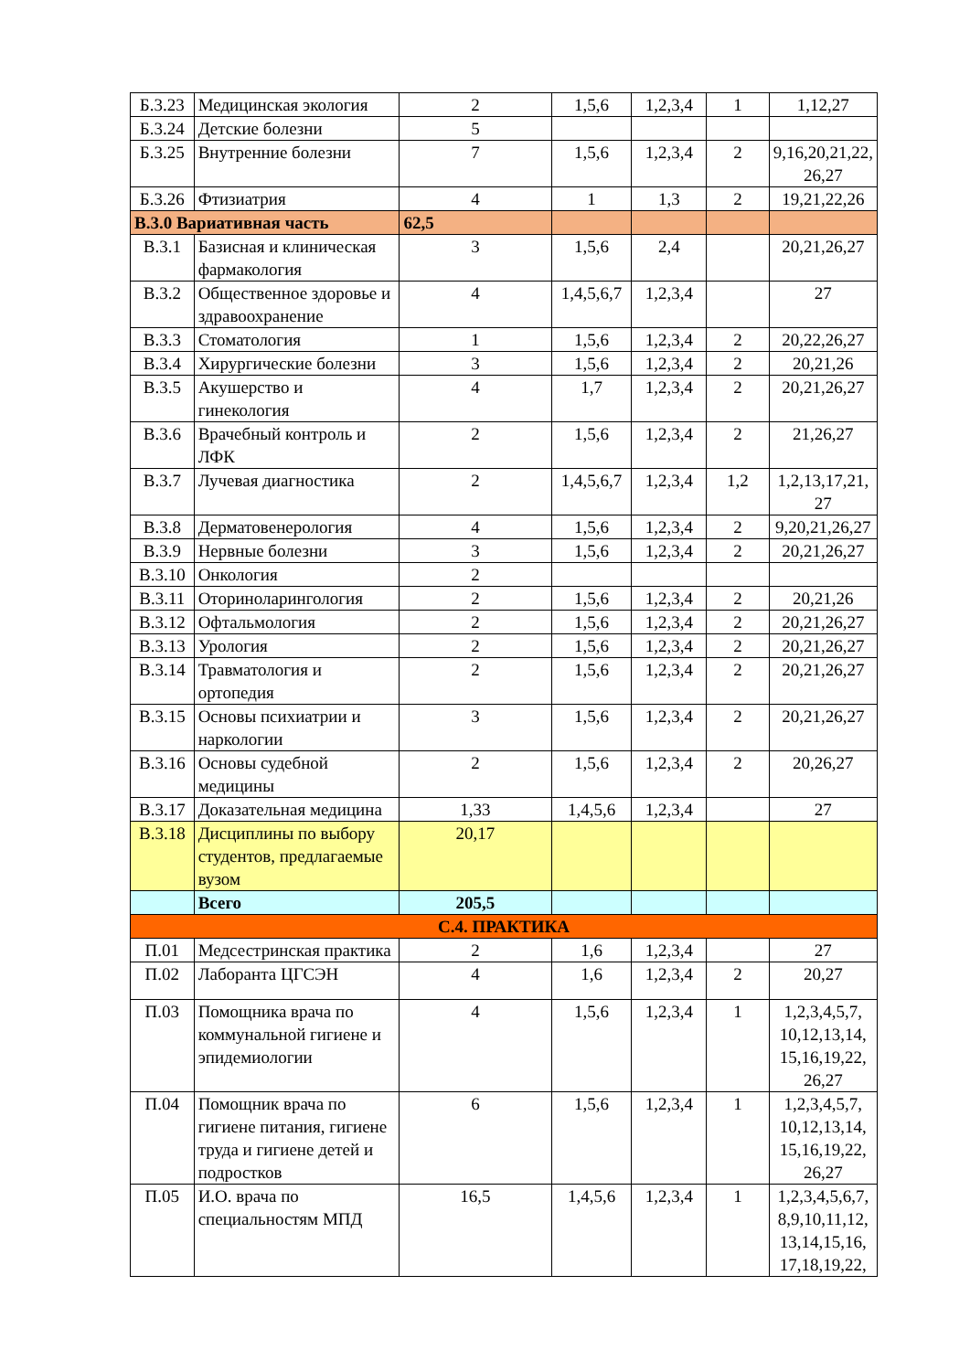| Б.3.23 | Медицинская экология | 2 | 1,5,6 | 1,2,3,4 | 1 | 1,12,27 |
| Б.3.24 | Детские болезни | 5 | | | | |
| Б.3.25 | Внутренние болезни | 7 | 1,5,6 | 1,2,3,4 | 2 | 9,16,20,21,22, 26,27 |
| Б.3.26 | Фтизиатрия | 4 | 1 | 1,3 | 2 | 19,21,22,26 |
| В.3.0 Вариативная часть | | 62,5 | | | | |
| В.3.1 | Базисная и клиническая фармакология | 3 | 1,5,6 | 2,4 | | 20,21,26,27 |
| В.3.2 | Общественное здоровье и здравоохранение | 4 | 1,4,5,6,7 | 1,2,3,4 | | 27 |
| В.3.3 | Стоматология | 1 | 1,5,6 | 1,2,3,4 | 2 | 20,22,26,27 |
| В.3.4 | Хирургические болезни | 3 | 1,5,6 | 1,2,3,4 | 2 | 20,21,26 |
| В.3.5 | Акушерство и гинекология | 4 | 1,7 | 1,2,3,4 | 2 | 20,21,26,27 |
| В.3.6 | Врачебный контроль и ЛФК | 2 | 1,5,6 | 1,2,3,4 | 2 | 21,26,27 |
| В.3.7 | Лучевая диагностика | 2 | 1,4,5,6,7 | 1,2,3,4 | 1,2 | 1,2,13,17,21, 27 |
| В.3.8 | Дерматовенерология | 4 | 1,5,6 | 1,2,3,4 | 2 | 9,20,21,26,27 |
| В.3.9 | Нервные болезни | 3 | 1,5,6 | 1,2,3,4 | 2 | 20,21,26,27 |
| В.3.10 | Онкология | 2 | | | | |
| В.3.11 | Оториноларингология | 2 | 1,5,6 | 1,2,3,4 | 2 | 20,21,26 |
| В.3.12 | Офтальмология | 2 | 1,5,6 | 1,2,3,4 | 2 | 20,21,26,27 |
| В.3.13 | Урология | 2 | 1,5,6 | 1,2,3,4 | 2 | 20,21,26,27 |
| В.3.14 | Травматология и ортопедия | 2 | 1,5,6 | 1,2,3,4 | 2 | 20,21,26,27 |
| В.3.15 | Основы психиатрии и наркологии | 3 | 1,5,6 | 1,2,3,4 | 2 | 20,21,26,27 |
| В.3.16 | Основы судебной медицины | 2 | 1,5,6 | 1,2,3,4 | 2 | 20,26,27 |
| В.3.17 | Доказательная медицина | 1,33 | 1,4,5,6 | 1,2,3,4 | | 27 |
| В.3.18 | Дисциплины по выбору студентов, предлагаемые вузом | 20,17 | | | | |
| | Всего | 205,5 | | | | |
| С.4. ПРАКТИКА | | | | | | |
| П.01 | Медсестринская практика | 2 | 1,6 | 1,2,3,4 | | 27 |
| П.02 | Лаборанта ЦГСЭН | 4 | 1,6 | 1,2,3,4 | 2 | 20,27 |
| П.03 | Помощника врача по коммунальной гигиене и эпидемиологии | 4 | 1,5,6 | 1,2,3,4 | 1 | 1,2,3,4,5,7, 10,12,13,14, 15,16,19,22, 26,27 |
| П.04 | Помощник врача по гигиене питания, гигиене труда и гигиене детей и подростков | 6 | 1,5,6 | 1,2,3,4 | 1 | 1,2,3,4,5,7, 10,12,13,14, 15,16,19,22, 26,27 |
| П.05 | И.О. врача по специальностям МПД | 16,5 | 1,4,5,6 | 1,2,3,4 | 1 | 1,2,3,4,5,6,7, 8,9,10,11,12, 13,14,15,16, 17,18,19,22, |